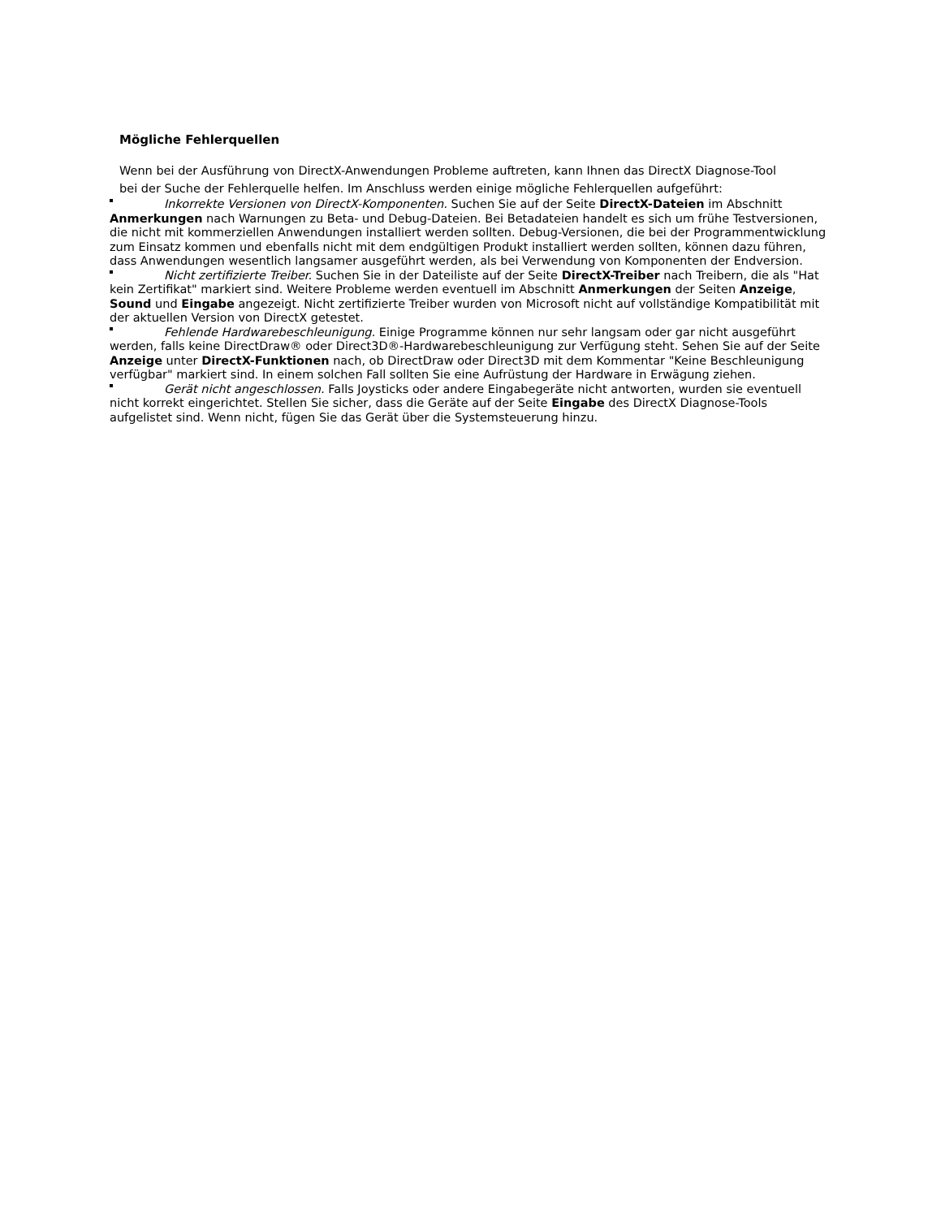Mögliche Fehlerquellen
Wenn bei der Ausführung von DirectX-Anwendungen Probleme auftreten, kann Ihnen das DirectX Diagnose-Tool bei der Suche der Fehlerquelle helfen. Im Anschluss werden einige mögliche Fehlerquellen aufgeführt:
Inkorrekte Versionen von DirectX-Komponenten. Suchen Sie auf der Seite DirectX-Dateien im Abschnitt Anmerkungen nach Warnungen zu Beta- und Debug-Dateien. Bei Betadateien handelt es sich um frühe Testversionen, die nicht mit kommerziellen Anwendungen installiert werden sollten. Debug-Versionen, die bei der Programmentwicklung zum Einsatz kommen und ebenfalls nicht mit dem endgültigen Produkt installiert werden sollten, können dazu führen, dass Anwendungen wesentlich langsamer ausgeführt werden, als bei Verwendung von Komponenten der Endversion.
Nicht zertifizierte Treiber. Suchen Sie in der Dateiliste auf der Seite DirectX-Treiber nach Treibern, die als "Hat kein Zertifikat" markiert sind. Weitere Probleme werden eventuell im Abschnitt Anmerkungen der Seiten Anzeige, Sound und Eingabe angezeigt. Nicht zertifizierte Treiber wurden von Microsoft nicht auf vollständige Kompatibilität mit der aktuellen Version von DirectX getestet.
Fehlende Hardwarebeschleunigung. Einige Programme können nur sehr langsam oder gar nicht ausgeführt werden, falls keine DirectDraw® oder Direct3D®-Hardwarebeschleunigung zur Verfügung steht. Sehen Sie auf der Seite Anzeige unter DirectX-Funktionen nach, ob DirectDraw oder Direct3D mit dem Kommentar "Keine Beschleunigung verfügbar" markiert sind. In einem solchen Fall sollten Sie eine Aufrüstung der Hardware in Erwägung ziehen.
Gerät nicht angeschlossen. Falls Joysticks oder andere Eingabegeräte nicht antworten, wurden sie eventuell nicht korrekt eingerichtet. Stellen Sie sicher, dass die Geräte auf der Seite Eingabe des DirectX Diagnose-Tools aufgelistet sind. Wenn nicht, fügen Sie das Gerät über die Systemsteuerung hinzu.